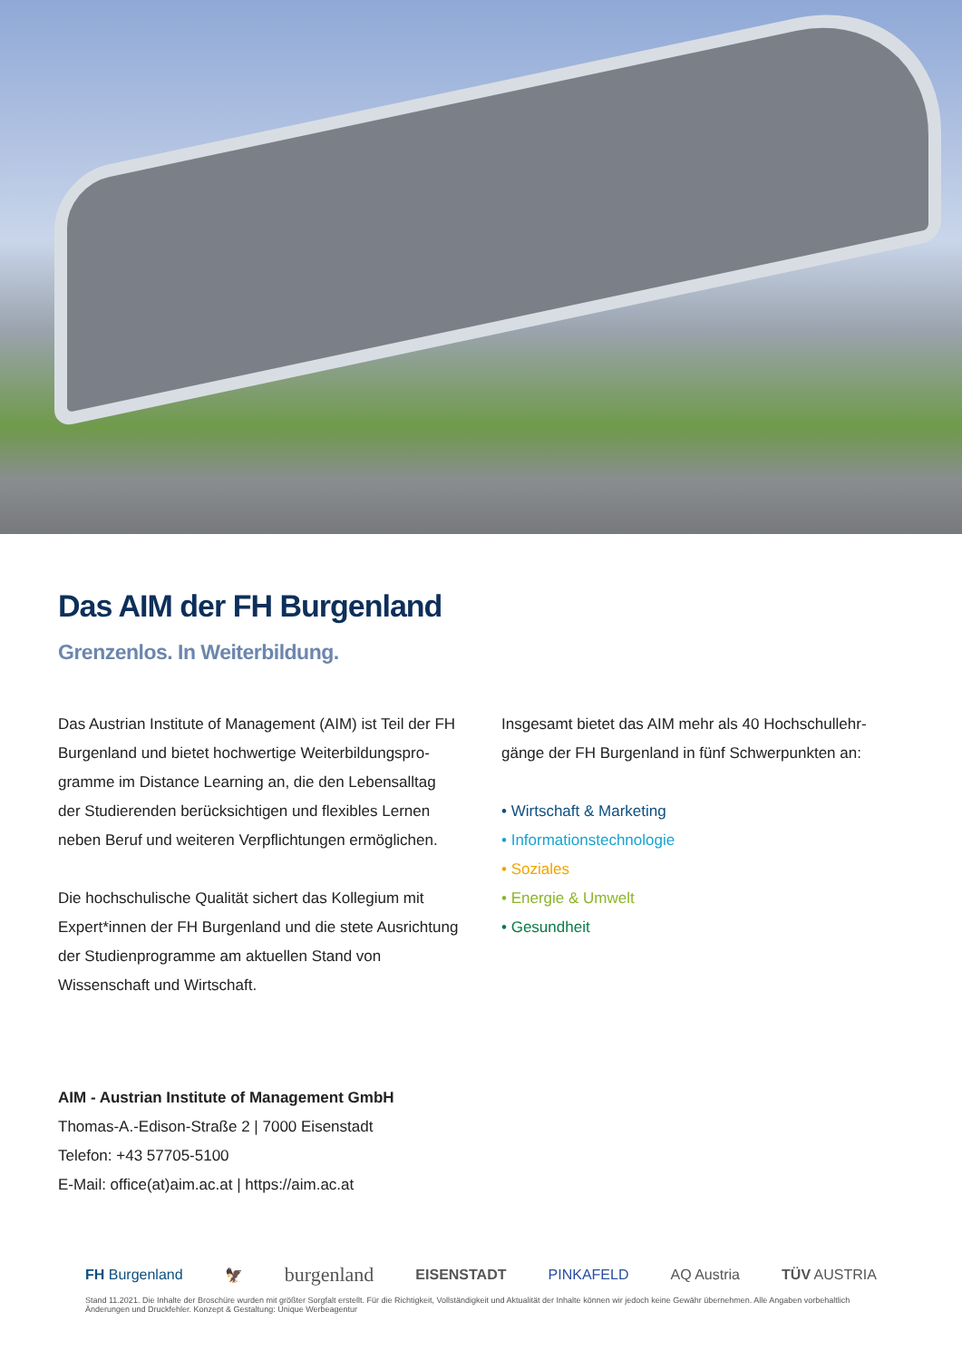Das AIM der FH Burgenland
Grenzenlos. In Weiterbildung.
Das Austrian Institute of Management (AIM) ist Teil der FH Burgenland und bietet hochwertige Weiterbildungspro­gramme im Distance Learning an, die den Lebensalltag der Studierenden berücksichtigen und flexibles Lernen neben Beruf und weiteren Verpflichtungen ermöglichen.
Die hochschulische Qualität sichert das Kollegium mit Expert*innen der FH Burgenland und die stete Ausrich­tung der Studienprogramme am aktuellen Stand von Wissenschaft und Wirtschaft.
Insgesamt bietet das AIM mehr als 40 Hochschullehr­gänge der FH Burgenland in fünf Schwerpunkten an:
• Wirtschaft & Marketing
• Informationstechnologie
• Soziales
• Energie & Umwelt
• Gesundheit
AIM - Austrian Institute of Management GmbH
Thomas-A.-Edison-Straße 2 | 7000 Eisenstadt
Telefon: +43 57705-5100
E-Mail: office(at)aim.ac.at | https://aim.ac.at
FH Burgenland 🦅 burgenland EISENSTADT PINKAFELD AQ Austria TÜV AUSTRIA
Stand 11.2021. Die Inhalte der Broschüre wurden mit größter Sorgfalt erstellt. Für die Richtigkeit, Vollständigkeit und Aktualität der Inhalte können wir jedoch keine Gewähr übernehmen. Alle Angaben vorbehaltlich Änderungen und Druckfehler. Konzept & Gestaltung: Unique Werbeagentur